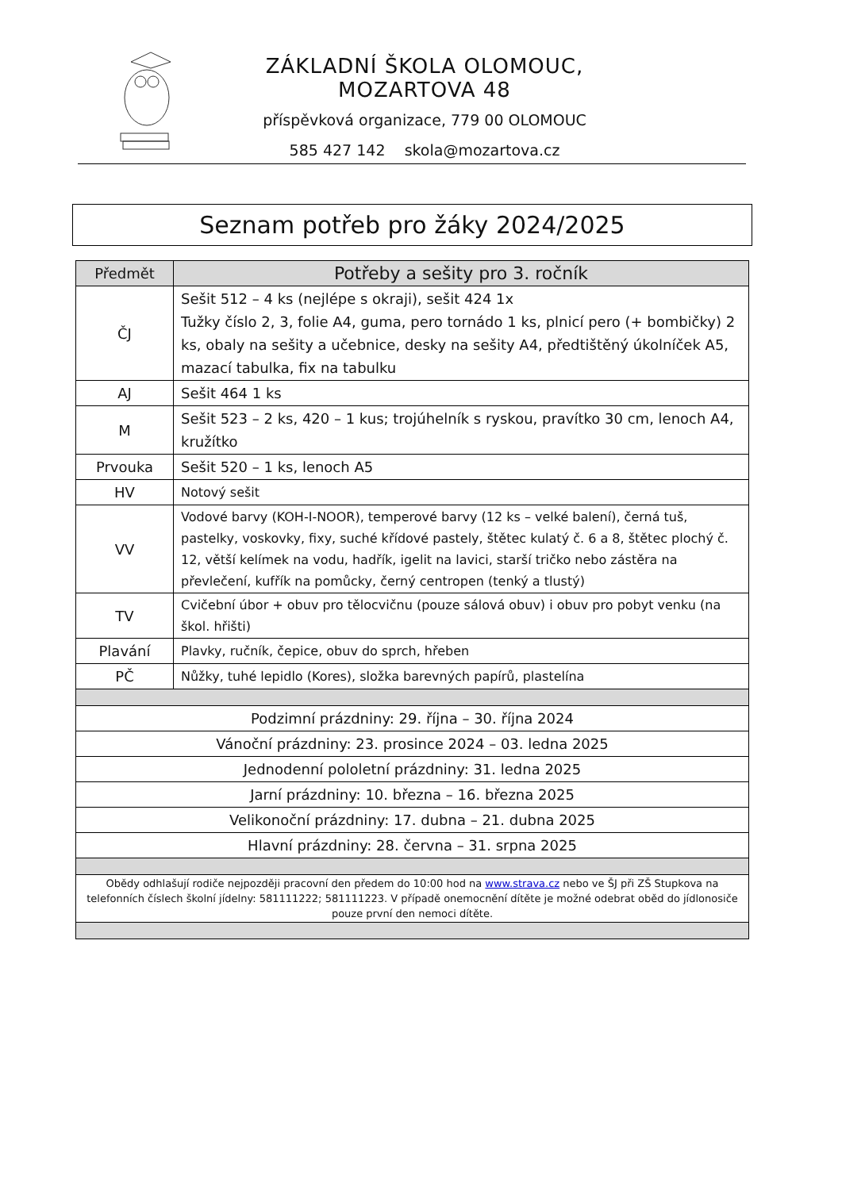ZÁKLADNÍ ŠKOLA OLOMOUC, MOZARTOVA 48
příspěvková organizace, 779 00 OLOMOUC
585 427 142 skola@mozartova.cz
Seznam potřeb pro žáky 2024/2025
| Předmět | Potřeby a sešity pro 3. ročník |
| --- | --- |
| ČJ | Sešit 512 – 4 ks (nejlépe s okraji), sešit 424 1x Tužky číslo 2, 3, folie A4, guma, pero tornádo 1 ks, plnicí pero (+ bombičky) 2 ks, obaly na sešity a učebnice, desky na sešity A4, předtištěný úkolníček A5, mazací tabulka, fix na tabulku |
| AJ | Sešit 464 1 ks |
| M | Sešit 523 – 2 ks, 420 – 1 kus; trojúhelník s ryskou, pravítko 30 cm, lenoch A4, kružítko |
| Prvouka | Sešit 520 – 1 ks, lenoch A5 |
| HV | Notový sešit |
| VV | Vodové barvy (KOH-I-NOOR), temperové barvy (12 ks – velké balení), černá tuš, pastelky, voskovky, fixy, suché křídové pastely, štětec kulatý č. 6 a 8, štětec plochý č. 12, větší kelímek na vodu, hadřík, igelit na lavici, starší tričko nebo zástěra na převlečení, kufřík na pomůcky, černý centropen (tenký a tlustý) |
| TV | Cvičební úbor + obuv pro tělocvičnu (pouze sálová obuv) i obuv pro pobyt venku (na škol. hřišti) |
| Plavání | Plavky, ručník, čepice, obuv do sprch, hřeben |
| PČ | Nůžky, tuhé lepidlo (Kores), složka barevných papírů, plastelína |
| Podzimní prázdniny: 29. října – 30. října 2024 | |
| Vánoční prázdniny: 23. prosince 2024 – 03. ledna 2025 | |
| Jednodenní pololetní prázdniny: 31. ledna 2025 | |
| Jarní prázdniny: 10. března – 16. března 2025 | |
| Velikonoční prázdniny: 17. dubna – 21. dubna 2025 | |
| Hlavní prázdniny: 28. června – 31. srpna 2025 | |
| Obědy odhlašují rodiče nejpozději pracovní den předem do 10:00 hod na www.strava.cz nebo ve ŠJ při ZŠ Stupkova na telefonních číslech školní jídelny: 581111222; 581111223. V případě onemocnění dítěte je možné odebrat oběd do jídlonosiče pouze první den nemoci dítěte. | |